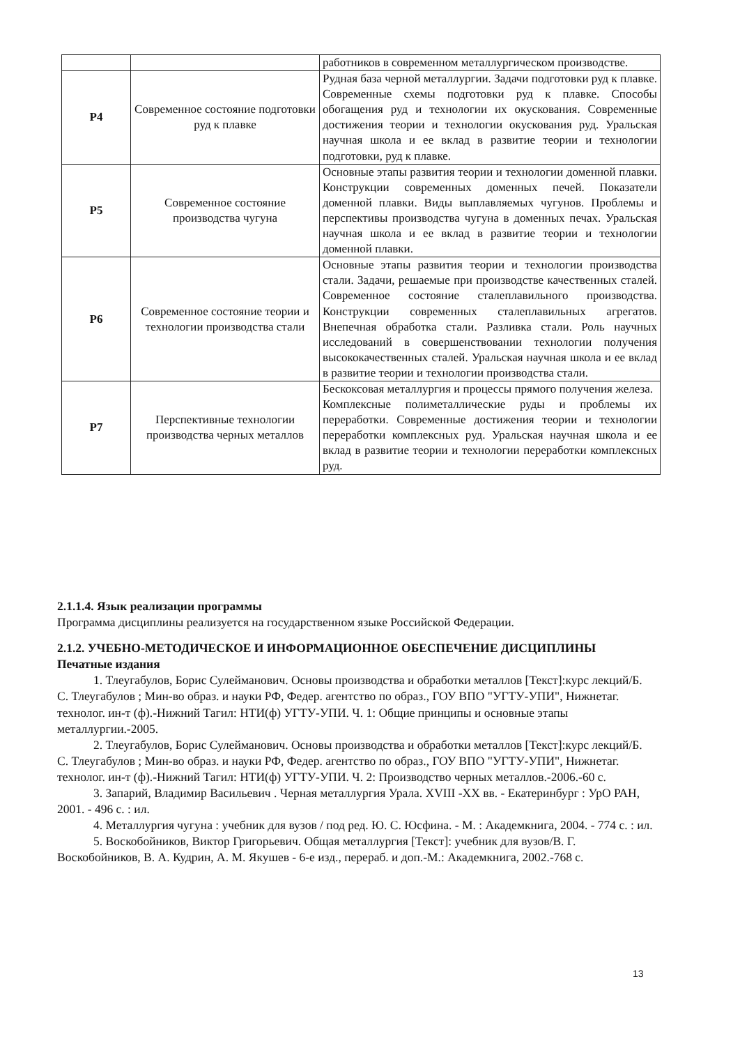| | | работников в современном металлургическом производстве. |
| P4 | Современное состояние подготовки руд к плавке | Рудная база черной металлургии. Задачи подготовки руд к плавке. Современные схемы подготовки руд к плавке. Способы обогащения руд и технологии их окускования. Современные достижения теории и технологии окускования руд. Уральская научная школа и ее вклад в развитие теории и технологии подготовки, руд к плавке. |
| P5 | Современное состояние производства чугуна | Основные этапы развития теории и технологии доменной плавки. Конструкции современных доменных печей. Показатели доменной плавки. Виды выплавляемых чугунов. Проблемы и перспективы производства чугуна в доменных печах. Уральская научная школа и ее вклад в развитие теории и технологии доменной плавки. |
| P6 | Современное состояние теории и технологии производства стали | Основные этапы развития теории и технологии производства стали. Задачи, решаемые при производстве качественных сталей. Современное состояние сталеплавильного производства. Конструкции современных сталеплавильных агрегатов. Внепечная обработка стали. Разливка стали. Роль научных исследований в совершенствовании технологии получения высококачественных сталей. Уральская научная школа и ее вклад в развитие теории и технологии производства стали. |
| P7 | Перспективные технологии производства черных металлов | Бескоксовая металлургия и процессы прямого получения железа. Комплексные полиметаллические руды и проблемы их переработки. Современные достижения теории и технологии переработки комплексных руд. Уральская научная школа и ее вклад в развитие теории и технологии переработки комплексных руд. |
2.1.1.4. Язык реализации программы
Программа дисциплины реализуется на государственном языке Российской Федерации.
2.1.2. УЧЕБНО-МЕТОДИЧЕСКОЕ И ИНФОРМАЦИОННОЕ ОБЕСПЕЧЕНИЕ ДИСЦИПЛИНЫ
Печатные издания
1. Тлеугабулов, Борис Сулейманович. Основы производства и обработки металлов [Текст]:курс лекций/Б. С. Тлеугабулов ; Мин-во образ. и науки РФ, Федер. агентство по образ., ГОУ ВПО "УГТУ-УПИ", Нижнетаг. технолог. ин-т (ф).-Нижний Тагил: НТИ(ф) УГТУ-УПИ. Ч. 1: Общие принципы и основные этапы металлургии.-2005.
2. Тлеугабулов, Борис Сулейманович. Основы производства и обработки металлов [Текст]:курс лекций/Б. С. Тлеугабулов ; Мин-во образ. и науки РФ, Федер. агентство по образ., ГОУ ВПО "УГТУ-УПИ", Нижнетаг. технолог. ин-т (ф).-Нижний Тагил: НТИ(ф) УГТУ-УПИ. Ч. 2: Производство черных металлов.-2006.-60 с.
3. Запарий, Владимир Васильевич . Черная металлургия Урала. XVIII -XX вв. - Екатеринбург : УрО РАН, 2001. - 496 с. : ил.
4. Металлургия чугуна : учебник для вузов / под ред. Ю. С. Юсфина. - М. : Академкнига, 2004. - 774 с. : ил.
5. Воскобойников, Виктор Григорьевич. Общая металлургия [Текст]: учебник для вузов/В. Г. Воскобойников, В. А. Кудрин, А. М. Якушев - 6-е изд., перераб. и доп.-М.: Академкнига, 2002.-768 с.
13